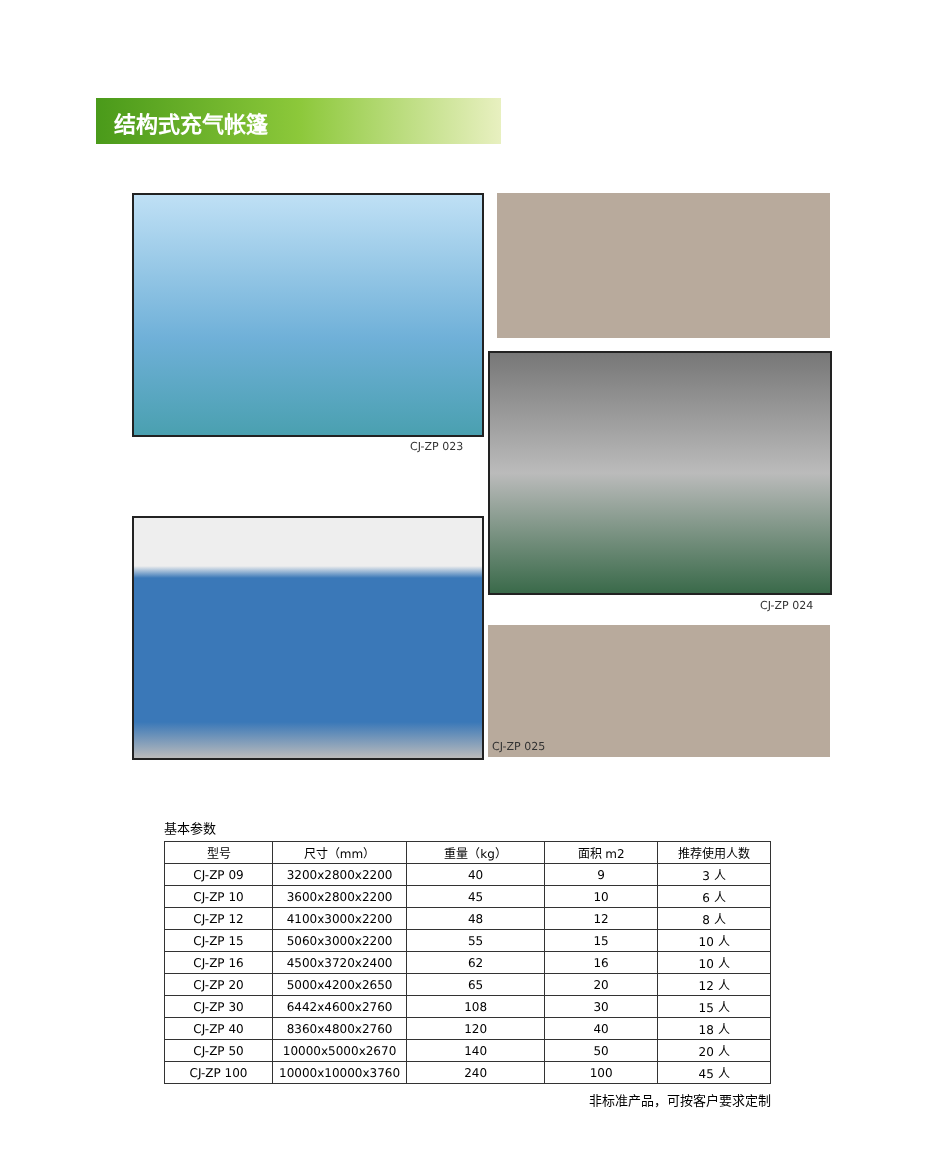结构式充气帐篷
CJ-ZP 023
CJ-ZP 024
CJ-ZP 025
基本参数
| 型号 | 尺寸（mm） | 重量（kg） | 面积 m2 | 推荐使用人数 |
| --- | --- | --- | --- | --- |
| CJ-ZP 09 | 3200x2800x2200 | 40 | 9 | 3 人 |
| CJ-ZP 10 | 3600x2800x2200 | 45 | 10 | 6 人 |
| CJ-ZP 12 | 4100x3000x2200 | 48 | 12 | 8 人 |
| CJ-ZP 15 | 5060x3000x2200 | 55 | 15 | 10 人 |
| CJ-ZP 16 | 4500x3720x2400 | 62 | 16 | 10 人 |
| CJ-ZP 20 | 5000x4200x2650 | 65 | 20 | 12 人 |
| CJ-ZP 30 | 6442x4600x2760 | 108 | 30 | 15 人 |
| CJ-ZP 40 | 8360x4800x2760 | 120 | 40 | 18 人 |
| CJ-ZP 50 | 10000x5000x2670 | 140 | 50 | 20 人 |
| CJ-ZP 100 | 10000x10000x3760 | 240 | 100 | 45 人 |
非标准产品，可按客户要求定制